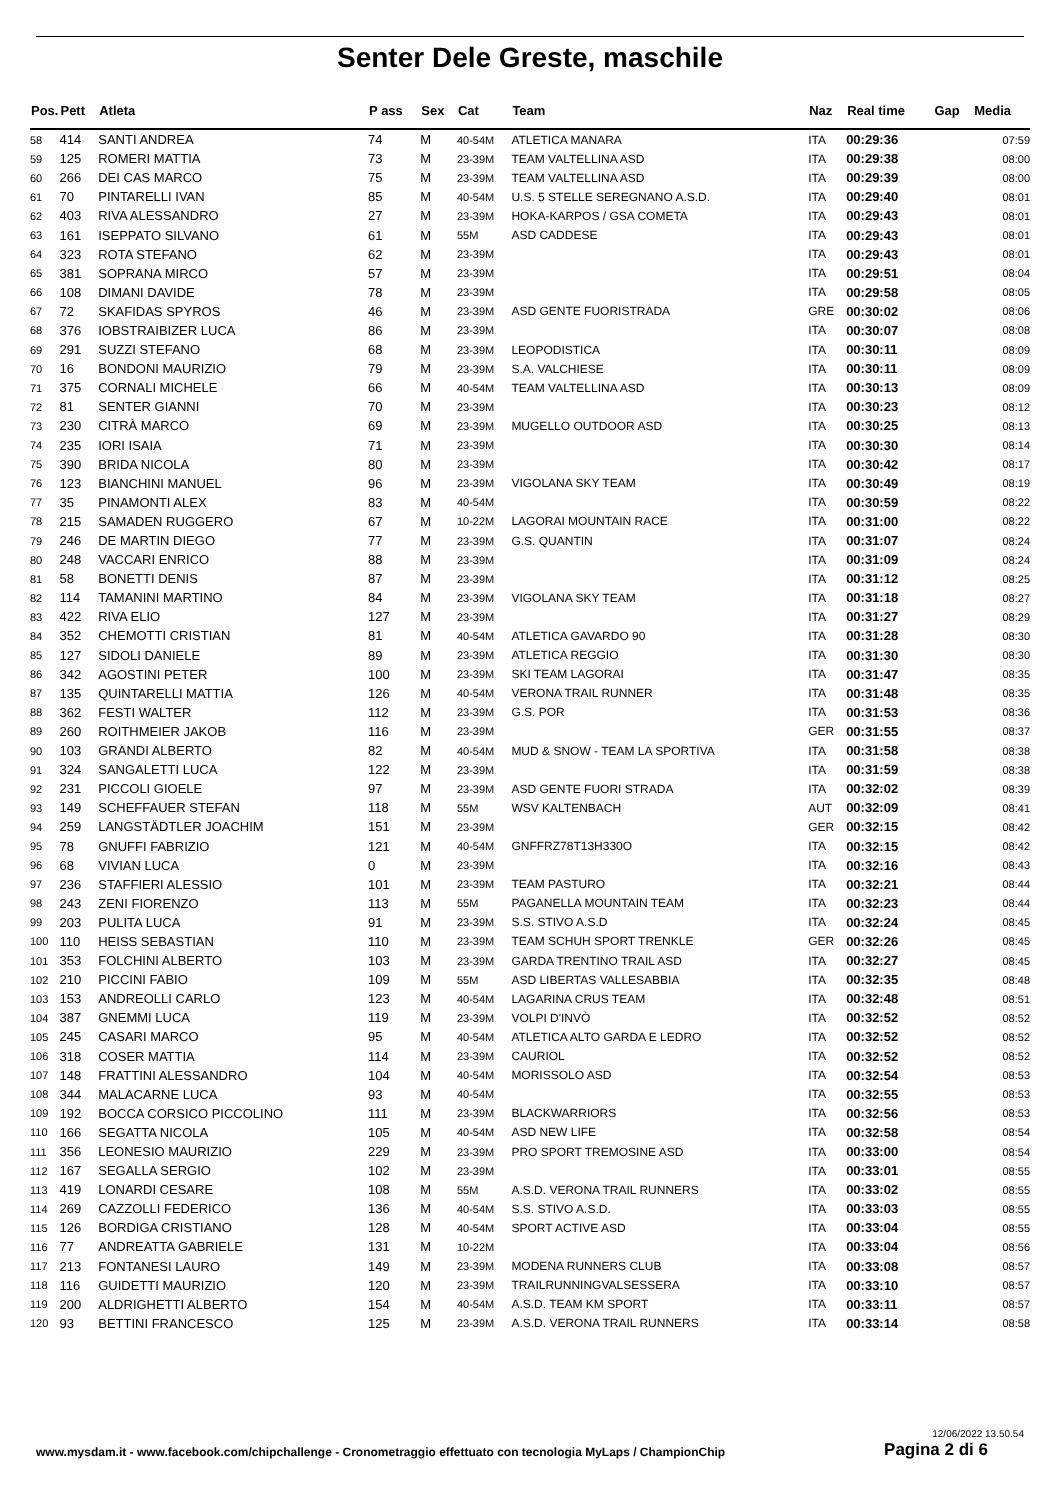Senter Dele Greste, maschile
| Pos. | Pett | Atleta | P ass | Sex | Cat | Team | Naz | Real time | Gap | Media |
| --- | --- | --- | --- | --- | --- | --- | --- | --- | --- | --- |
| 58 | 414 | SANTI ANDREA | 74 | M | 40-54M | ATLETICA MANARA | ITA | 00:29:36 | | 07:59 |
| 59 | 125 | ROMERI MATTIA | 73 | M | 23-39M | TEAM VALTELLINA ASD | ITA | 00:29:38 | | 08:00 |
| 60 | 266 | DEI CAS MARCO | 75 | M | 23-39M | TEAM VALTELLINA ASD | ITA | 00:29:39 | | 08:00 |
| 61 | 70 | PINTARELLI IVAN | 85 | M | 40-54M | U.S. 5 STELLE SEREGNANO A.S.D. | ITA | 00:29:40 | | 08:01 |
| 62 | 403 | RIVA ALESSANDRO | 27 | M | 23-39M | HOKA-KARPOS / GSA COMETA | ITA | 00:29:43 | | 08:01 |
| 63 | 161 | ISEPPATO SILVANO | 61 | M | 55M | ASD CADDESE | ITA | 00:29:43 | | 08:01 |
| 64 | 323 | ROTA STEFANO | 62 | M | 23-39M | | ITA | 00:29:43 | | 08:01 |
| 65 | 381 | SOPRANA MIRCO | 57 | M | 23-39M | | ITA | 00:29:51 | | 08:04 |
| 66 | 108 | DIMANI DAVIDE | 78 | M | 23-39M | | ITA | 00:29:58 | | 08:05 |
| 67 | 72 | SKAFIDAS SPYROS | 46 | M | 23-39M | ASD GENTE FUORISTRADA | GRE | 00:30:02 | | 08:06 |
| 68 | 376 | IOBSTRAIBIZER LUCA | 86 | M | 23-39M | | ITA | 00:30:07 | | 08:08 |
| 69 | 291 | SUZZI STEFANO | 68 | M | 23-39M | LEOPODISTICA | ITA | 00:30:11 | | 08:09 |
| 70 | 16 | BONDONI MAURIZIO | 79 | M | 23-39M | S.A. VALCHIESE | ITA | 00:30:11 | | 08:09 |
| 71 | 375 | CORNALI MICHELE | 66 | M | 40-54M | TEAM VALTELLINA ASD | ITA | 00:30:13 | | 08:09 |
| 72 | 81 | SENTER GIANNI | 70 | M | 23-39M | | ITA | 00:30:23 | | 08:12 |
| 73 | 230 | CITRÀ MARCO | 69 | M | 23-39M | MUGELLO OUTDOOR ASD | ITA | 00:30:25 | | 08:13 |
| 74 | 235 | IORI ISAIA | 71 | M | 23-39M | | ITA | 00:30:30 | | 08:14 |
| 75 | 390 | BRIDA NICOLA | 80 | M | 23-39M | | ITA | 00:30:42 | | 08:17 |
| 76 | 123 | BIANCHINI MANUEL | 96 | M | 23-39M | VIGOLANA SKY TEAM | ITA | 00:30:49 | | 08:19 |
| 77 | 35 | PINAMONTI ALEX | 83 | M | 40-54M | | ITA | 00:30:59 | | 08:22 |
| 78 | 215 | SAMADEN RUGGERO | 67 | M | 10-22M | LAGORAI MOUNTAIN RACE | ITA | 00:31:00 | | 08:22 |
| 79 | 246 | DE MARTIN DIEGO | 77 | M | 23-39M | G.S. QUANTIN | ITA | 00:31:07 | | 08:24 |
| 80 | 248 | VACCARI ENRICO | 88 | M | 23-39M | | ITA | 00:31:09 | | 08:24 |
| 81 | 58 | BONETTI DENIS | 87 | M | 23-39M | | ITA | 00:31:12 | | 08:25 |
| 82 | 114 | TAMANINI MARTINO | 84 | M | 23-39M | VIGOLANA SKY TEAM | ITA | 00:31:18 | | 08:27 |
| 83 | 422 | RIVA ELIO | 127 | M | 23-39M | | ITA | 00:31:27 | | 08:29 |
| 84 | 352 | CHEMOTTI CRISTIAN | 81 | M | 40-54M | ATLETICA GAVARDO 90 | ITA | 00:31:28 | | 08:30 |
| 85 | 127 | SIDOLI DANIELE | 89 | M | 23-39M | ATLETICA REGGIO | ITA | 00:31:30 | | 08:30 |
| 86 | 342 | AGOSTINI PETER | 100 | M | 23-39M | SKI TEAM LAGORAI | ITA | 00:31:47 | | 08:35 |
| 87 | 135 | QUINTARELLI MATTIA | 126 | M | 40-54M | VERONA TRAIL RUNNER | ITA | 00:31:48 | | 08:35 |
| 88 | 362 | FESTI WALTER | 112 | M | 23-39M | G.S. POR | ITA | 00:31:53 | | 08:36 |
| 89 | 260 | ROITHMEIER JAKOB | 116 | M | 23-39M | | GER | 00:31:55 | | 08:37 |
| 90 | 103 | GRANDI ALBERTO | 82 | M | 40-54M | MUD & SNOW - TEAM LA SPORTIVA | ITA | 00:31:58 | | 08:38 |
| 91 | 324 | SANGALETTI LUCA | 122 | M | 23-39M | | ITA | 00:31:59 | | 08:38 |
| 92 | 231 | PICCOLI GIOELE | 97 | M | 23-39M | ASD GENTE FUORI STRADA | ITA | 00:32:02 | | 08:39 |
| 93 | 149 | SCHEFFAUER STEFAN | 118 | M | 55M | WSV KALTENBACH | AUT | 00:32:09 | | 08:41 |
| 94 | 259 | LANGSTÄDTLER JOACHIM | 151 | M | 23-39M | | GER | 00:32:15 | | 08:42 |
| 95 | 78 | GNUFFI FABRIZIO | 121 | M | 40-54M | GNFFRZ78T13H330O | ITA | 00:32:15 | | 08:42 |
| 96 | 68 | VIVIAN LUCA | 0 | M | 23-39M | | ITA | 00:32:16 | | 08:43 |
| 97 | 236 | STAFFIERI ALESSIO | 101 | M | 23-39M | TEAM PASTURO | ITA | 00:32:21 | | 08:44 |
| 98 | 243 | ZENI FIORENZO | 113 | M | 55M | PAGANELLA MOUNTAIN TEAM | ITA | 00:32:23 | | 08:44 |
| 99 | 203 | PULITA LUCA | 91 | M | 23-39M | S.S. STIVO A.S.D | ITA | 00:32:24 | | 08:45 |
| 100 | 110 | HEISS SEBASTIAN | 110 | M | 23-39M | TEAM SCHUH SPORT TRENKLE | GER | 00:32:26 | | 08:45 |
| 101 | 353 | FOLCHINI ALBERTO | 103 | M | 23-39M | GARDA TRENTINO TRAIL ASD | ITA | 00:32:27 | | 08:45 |
| 102 | 210 | PICCINI FABIO | 109 | M | 55M | ASD LIBERTAS VALLESABBIA | ITA | 00:32:35 | | 08:48 |
| 103 | 153 | ANDREOLLI CARLO | 123 | M | 40-54M | LAGARINA CRUS TEAM | ITA | 00:32:48 | | 08:51 |
| 104 | 387 | GNEMMI LUCA | 119 | M | 23-39M | VOLPI D'INVÒ | ITA | 00:32:52 | | 08:52 |
| 105 | 245 | CASARI MARCO | 95 | M | 40-54M | ATLETICA ALTO GARDA E LEDRO | ITA | 00:32:52 | | 08:52 |
| 106 | 318 | COSER MATTIA | 114 | M | 23-39M | CAURIOL | ITA | 00:32:52 | | 08:52 |
| 107 | 148 | FRATTINI ALESSANDRO | 104 | M | 40-54M | MORISSOLO ASD | ITA | 00:32:54 | | 08:53 |
| 108 | 344 | MALACARNE LUCA | 93 | M | 40-54M | | ITA | 00:32:55 | | 08:53 |
| 109 | 192 | BOCCA CORSICO PICCOLINO | 111 | M | 23-39M | BLACKWARRIORS | ITA | 00:32:56 | | 08:53 |
| 110 | 166 | SEGATTA NICOLA | 105 | M | 40-54M | ASD NEW LIFE | ITA | 00:32:58 | | 08:54 |
| 111 | 356 | LEONESIO MAURIZIO | 229 | M | 23-39M | PRO SPORT TREMOSINE ASD | ITA | 00:33:00 | | 08:54 |
| 112 | 167 | SEGALLA SERGIO | 102 | M | 23-39M | | ITA | 00:33:01 | | 08:55 |
| 113 | 419 | LONARDI CESARE | 108 | M | 55M | A.S.D. VERONA TRAIL RUNNERS | ITA | 00:33:02 | | 08:55 |
| 114 | 269 | CAZZOLLI FEDERICO | 136 | M | 40-54M | S.S. STIVO A.S.D. | ITA | 00:33:03 | | 08:55 |
| 115 | 126 | BORDIGA CRISTIANO | 128 | M | 40-54M | SPORT ACTIVE ASD | ITA | 00:33:04 | | 08:55 |
| 116 | 77 | ANDREATTA GABRIELE | 131 | M | 10-22M | | ITA | 00:33:04 | | 08:56 |
| 117 | 213 | FONTANESI LAURO | 149 | M | 23-39M | MODENA RUNNERS CLUB | ITA | 00:33:08 | | 08:57 |
| 118 | 116 | GUIDETTI MAURIZIO | 120 | M | 23-39M | TRAILRUNNINGVALSESSERA | ITA | 00:33:10 | | 08:57 |
| 119 | 200 | ALDRIGHETTI ALBERTO | 154 | M | 40-54M | A.S.D. TEAM KM SPORT | ITA | 00:33:11 | | 08:57 |
| 120 | 93 | BETTINI FRANCESCO | 125 | M | 23-39M | A.S.D. VERONA TRAIL RUNNERS | ITA | 00:33:14 | | 08:58 |
12/06/2022 13.50.54
www.mysdam.it - www.facebook.com/chipchallenge - Cronometraggio effettuato con tecnologia MyLaps / ChampionChip
Pagina 2 di 6